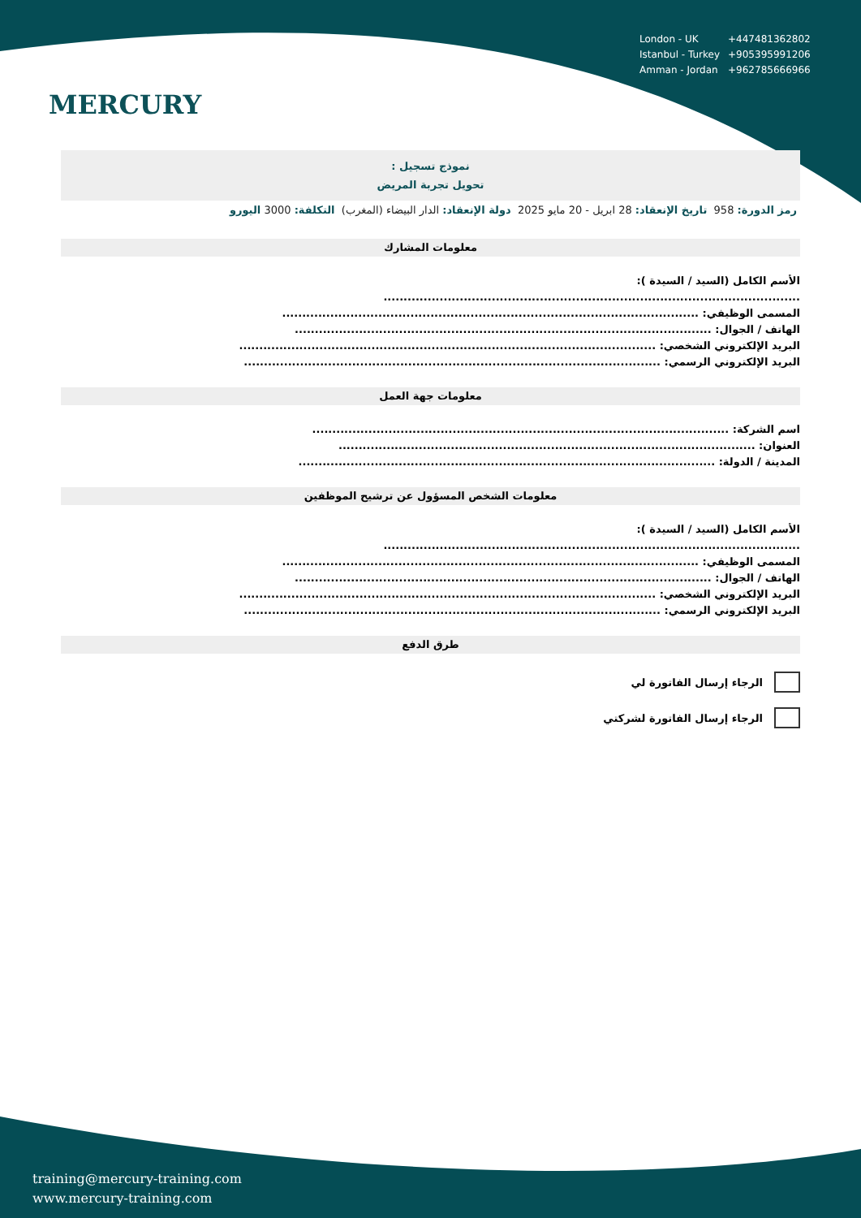MERCURY
| London - UK | +447481362802 |
| Istanbul - Turkey | +905395991206 |
| Amman - Jordan | +962785666966 |
نموذج تسجيل :
تحويل تجربة المريض
رمز الدورة: 958 تاريخ الإنعقاد: 28 ابريل - 20 مايو 2025 دولة الإنعقاد: الدار البيضاء (المغرب) التكلفة: 3000 اليورو
معلومات المشارك
الأسم الكامل (السيد / السيدة ):
........................................................................................................
المسمى الوظيفي: ........................................................................................................
الهاتف / الجوال: ........................................................................................................
البريد الإلكتروني الشخصي: ........................................................................................................
البريد الإلكتروني الرسمي: ........................................................................................................
معلومات جهة العمل
اسم الشركة: ........................................................................................................
العنوان: ........................................................................................................
المدينة / الدولة: ........................................................................................................
معلومات الشخص المسؤول عن ترشيح الموظفين
الأسم الكامل (السيد / السيدة ):
........................................................................................................
المسمى الوظيفي: ........................................................................................................
الهاتف / الجوال: ........................................................................................................
البريد الإلكتروني الشخصي: ........................................................................................................
البريد الإلكتروني الرسمي: ........................................................................................................
طرق الدفع
الرجاء إرسال الفاتورة لي
الرجاء إرسال الفاتورة لشركتي
training@mercury-training.com
www.mercury-training.com